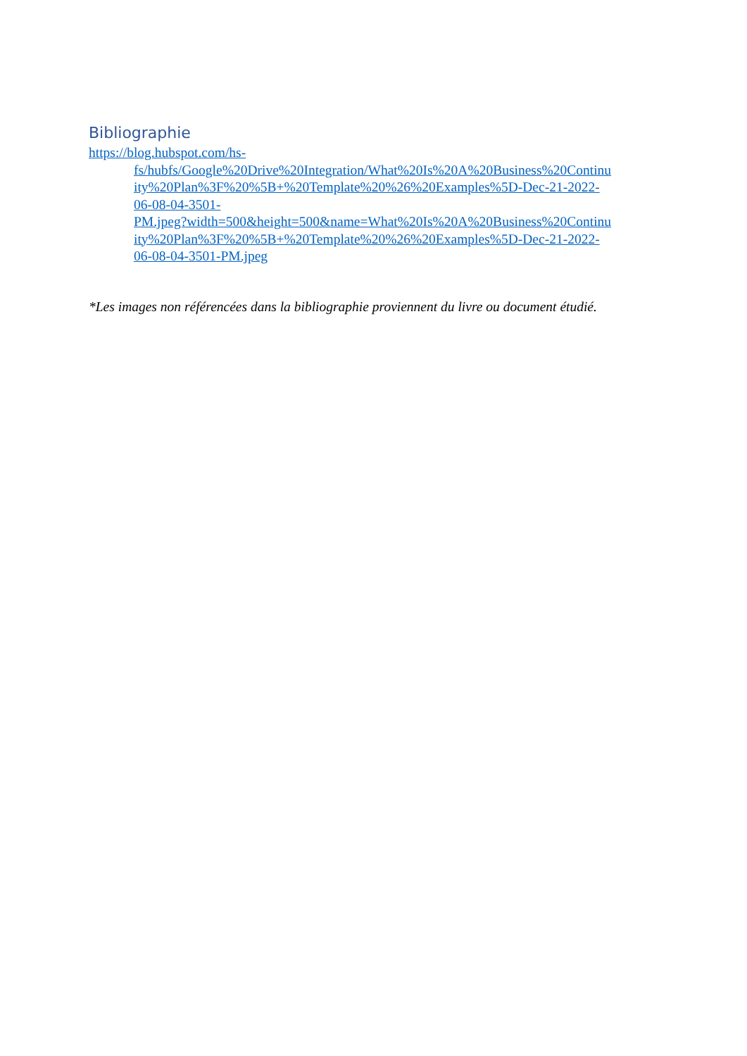Bibliographie
https://blog.hubspot.com/hs-
fs/hubfs/Google%20Drive%20Integration/What%20Is%20A%20Business%20Continu
ity%20Plan%3F%20%5B+%20Template%20%26%20Examples%5D-Dec-21-2022-
06-08-04-3501-
PM.jpeg?width=500&height=500&name=What%20Is%20A%20Business%20Continu
ity%20Plan%3F%20%5B+%20Template%20%26%20Examples%5D-Dec-21-2022-
06-08-04-3501-PM.jpeg
*Les images non référencées dans la bibliographie proviennent du livre ou document étudié.